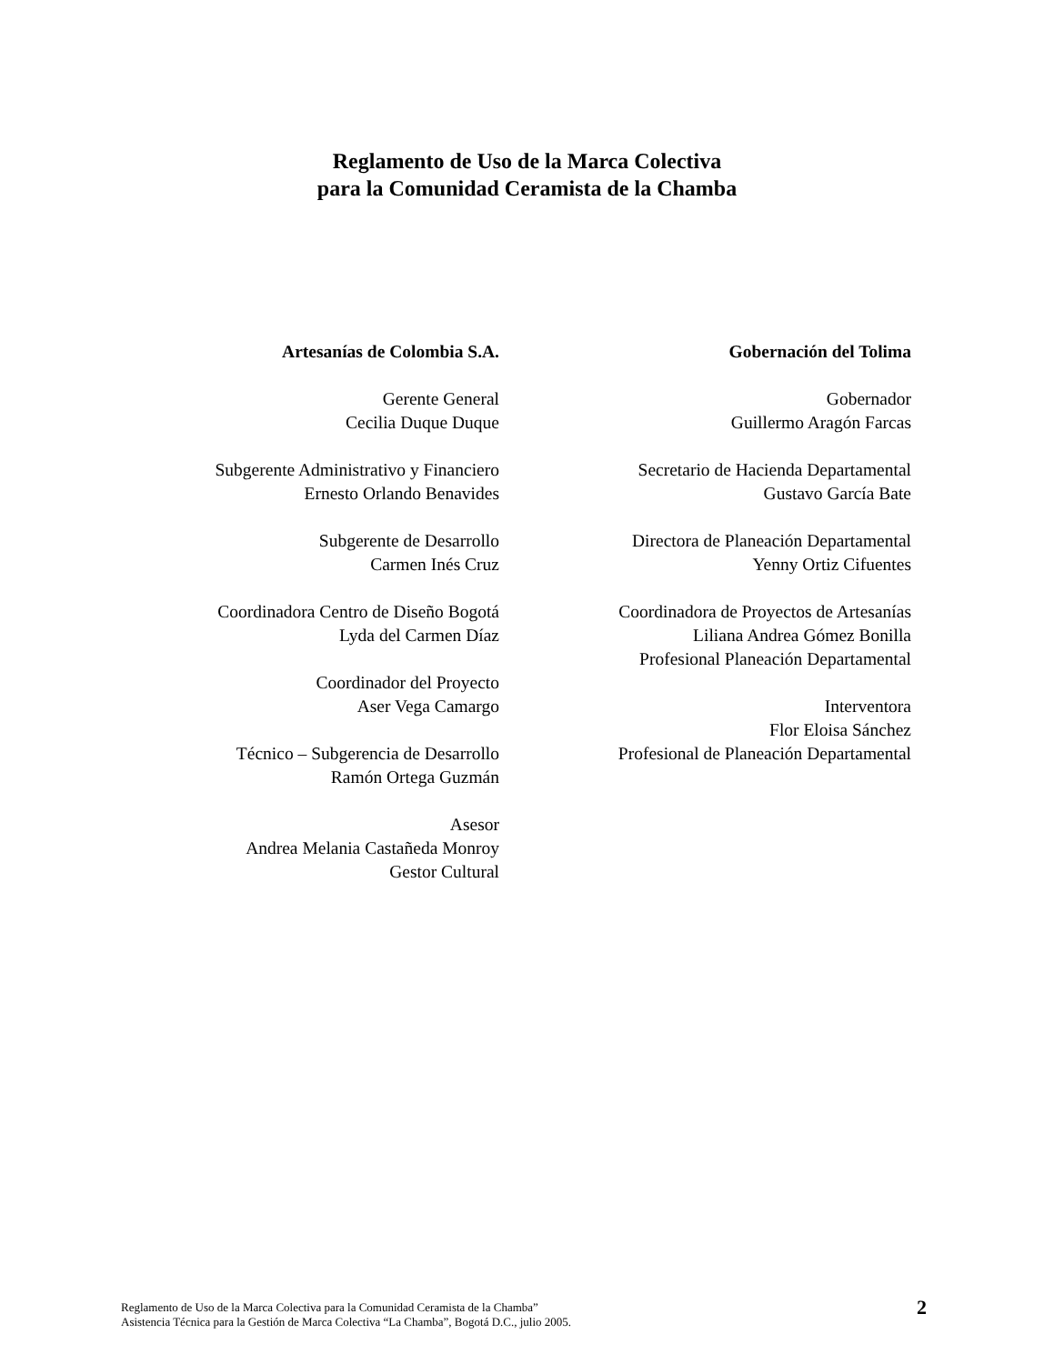Reglamento de Uso de la Marca Colectiva
para la Comunidad Ceramista de la Chamba
Artesanías de Colombia S.A.
Gerente General
Cecilia Duque Duque
Subgerente Administrativo y Financiero
Ernesto Orlando Benavides
Subgerente de Desarrollo
Carmen Inés Cruz
Coordinadora Centro de Diseño Bogotá
Lyda del Carmen Díaz
Coordinador del Proyecto
Aser Vega Camargo
Técnico – Subgerencia de Desarrollo
Ramón Ortega Guzmán
Asesor
Andrea Melania Castañeda Monroy
Gestor Cultural
Gobernación del Tolima
Gobernador
Guillermo Aragón Farcas
Secretario de Hacienda Departamental
Gustavo García Bate
Directora de Planeación Departamental
Yenny Ortiz Cifuentes
Coordinadora de Proyectos de Artesanías
Liliana Andrea Gómez Bonilla
Profesional Planeación Departamental
Interventora
Flor Eloisa Sánchez
Profesional de Planeación Departamental
Reglamento de Uso de la Marca Colectiva para la Comunidad Ceramista de la Chamba”
Asistencia Técnica para la Gestión de Marca Colectiva “La Chamba”, Bogotá D.C., julio 2005.
2